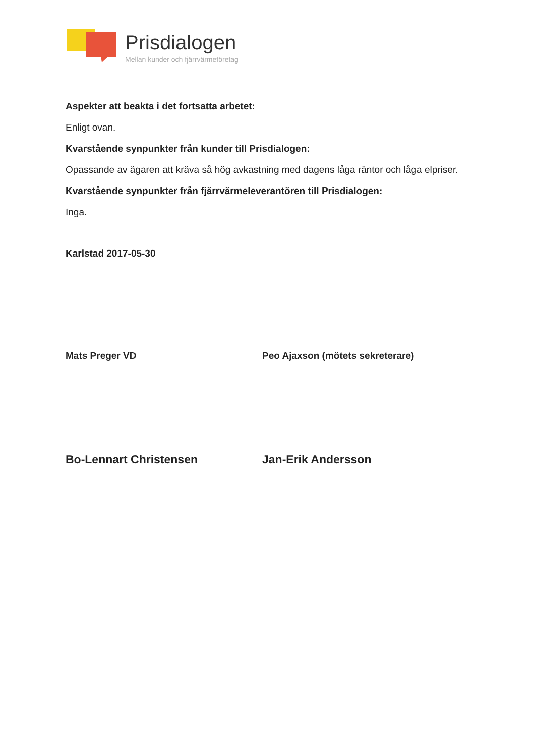Prisdialogen
Mellan kunder och fjärrvärmeföretag
Aspekter att beakta i det fortsatta arbetet:
Enligt ovan.
Kvarstående synpunkter från kunder till Prisdialogen:
Opassande av ägaren att kräva så hög avkastning med dagens låga räntor och låga elpriser.
Kvarstående synpunkter från fjärrvärmeleverantören till Prisdialogen:
Inga.
Karlstad 2017-05-30
Mats Preger VD Peo Ajaxson (mötets sekreterare)
Bo-Lennart Christensen Jan-Erik Andersson